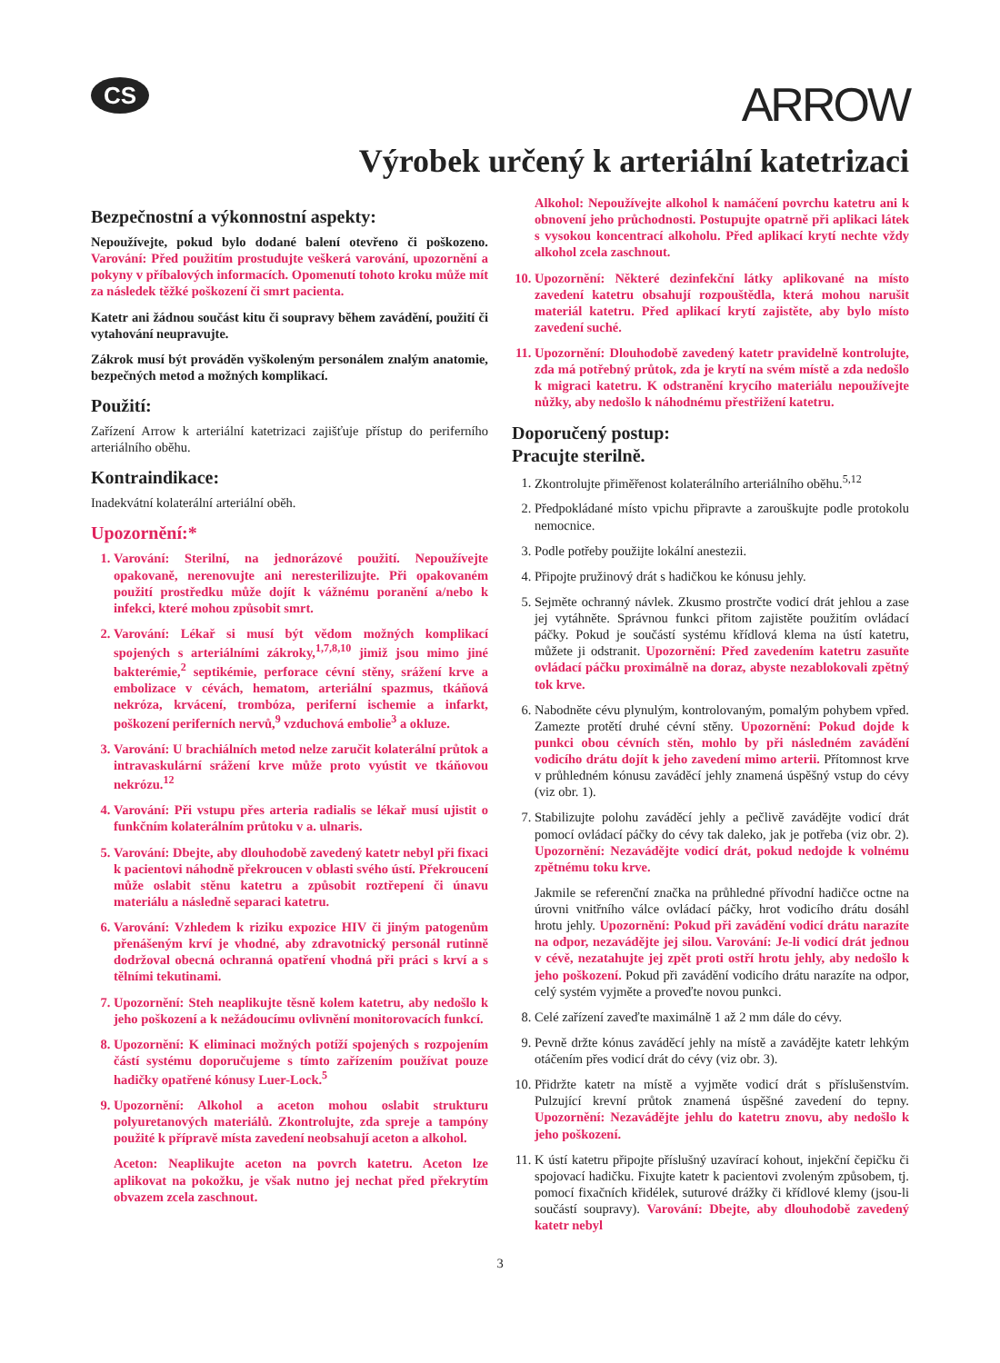CS
ARROW
Výrobek určený k arteriální katetrizaci
Bezpečnostní a výkonnostní aspekty:
Nepoužívejte, pokud bylo dodané balení otevřeno či poškozeno. Varování: Před použitím prostudujte veškerá varování, upozornění a pokyny v příbalových informacích. Opomenutí tohoto kroku může mít za následek těžké poškození či smrt pacienta.
Katetr ani žádnou součást kitu či soupravy během zavádění, použití či vytahování neupravujte.
Zákrok musí být prováděn vyškoleným personálem znalým anatomie, bezpečných metod a možných komplikací.
Použití:
Zařízení Arrow k arteriální katetrizaci zajišťuje přístup do periferního arteriálního oběhu.
Kontraindikace:
Inadekvátní kolaterální arteriální oběh.
Upozornění:*
1. Varování: Sterilní, na jednorázové použití. Nepoužívejte opakovaně, nerenovujte ani neresterilizujte. Při opakovaném použití prostředku může dojít k vážnému poranění a/nebo k infekci, které mohou způsobit smrt.
2. Varování: Lékař si musí být vědom možných komplikací spojených s arteriálními zákroky,<sup>1,7,8,10</sup> jimiž jsou mimo jiné bakterémie,<sup>2</sup> septikémie, perforace cévní stěny, srážení krve a embolizace v cévách, hematom, arteriální spazmus, tkáňová nekróza, krvácení, trombóza, periferní ischemie a infarkt, poškození periferních nervů,<sup>9</sup> vzduchová embolie<sup>3</sup> a okluze.
3. Varování: U brachiálních metod nelze zaručit kolaterální průtok a intravaskulární srážení krve může proto vyústit ve tkáňovou nekrózu.<sup>12</sup>
4. Varování: Při vstupu přes arteria radialis se lékař musí ujistit o funkčním kolaterálním průtoku v a. ulnaris.
5. Varování: Dbejte, aby dlouhodobě zavedený katetr nebyl při fixaci k pacientovi náhodně překroucen v oblasti svého ústí. Překroucení může oslabit stěnu katetru a způsobit roztřepení či únavu materiálu a následně separaci katetru.
6. Varování: Vzhledem k riziku expozice HIV či jiným patogenům přenášeným krví je vhodné, aby zdravotnický personál rutinně dodržoval obecná ochranná opatření vhodná při práci s krví a s tělními tekutinami.
7. Upozornění: Steh neaplikujte těsně kolem katetru, aby nedošlo k jeho poškození a k nežádoucímu ovlivnění monitorovacích funkcí.
8. Upozornění: K eliminaci možných potíží spojených s rozpojením částí systému doporučujeme s tímto zařízením používat pouze hadičky opatřené kónusy Luer-Lock.<sup>5</sup>
9. Upozornění: Alkohol a aceton mohou oslabit strukturu polyuretanových materiálů. Zkontrolujte, zda spreje a tampóny použité k přípravě místa zavedení neobsahují aceton a alkohol.
Aceton: Neaplikujte aceton na povrch katetru. Aceton lze aplikovat na pokožku, je však nutno jej nechat před překrytím obvazem zcela zaschnout.
Alkohol: Nepoužívejte alkohol k namáčení povrchu katetru ani k obnovení jeho průchodnosti. Postupujte opatrně při aplikaci látek s vysokou koncentrací alkoholu. Před aplikací krytí nechte vždy alkohol zcela zaschnout.
10. Upozornění: Některé dezinfekční látky aplikované na místo zavedení katetru obsahují rozpouštědla, která mohou narušit materiál katetru. Před aplikací krytí zajistěte, aby bylo místo zavedení suché.
11. Upozornění: Dlouhodobě zavedený katetr pravidelně kontrolujte, zda má potřebný průtok, zda je krytí na svém místě a zda nedošlo k migraci katetru. K odstranění krycího materiálu nepoužívejte nůžky, aby nedošlo k náhodnému přestřižení katetru.
Doporučený postup:
Pracujte sterilně.
1. Zkontrolujte přiměřenost kolaterálního arteriálního oběhu.<sup>5,12</sup>
2. Předpokládané místo vpichu připravte a zarouškujte podle protokolu nemocnice.
3. Podle potřeby použijte lokální anestezii.
4. Připojte pružinový drát s hadičkou ke kónusu jehly.
5. Sejměte ochranný návlek. Zkusmo prostrčte vodicí drát jehlou a zase jej vytáhněte. Správnou funkci přitom zajistěte použitím ovládací páčky. Pokud je součástí systému křídlová klema na ústí katetru, můžete ji odstranit. Upozornění: Před zavedením katetru zasuňte ovládací páčku proximálně na doraz, abyste nezablokovali zpětný tok krve.
6. Nabodněte cévu plynulým, kontrolovaným, pomalým pohybem vpřed. Zamezte protětí druhé cévní stěny. Upozornění: Pokud dojde k punkci obou cévních stěn, mohlo by při následném zavádění vodicího drátu dojít k jeho zavedení mimo arterii. Přítomnost krve v průhledném kónusu zaváděcí jehly znamená úspěšný vstup do cévy (viz obr. 1).
7. Stabilizujte polohu zaváděcí jehly a pečlivě zavádějte vodicí drát pomocí ovládací páčky do cévy tak daleko, jak je potřeba (viz obr. 2). Upozornění: Nezavádějte vodicí drát, pokud nedojde k volnému zpětnému toku krve.
Jakmile se referenční značka na průhledné přívodní hadičce octne na úrovni vnitřního válce ovládací páčky, hrot vodicího drátu dosáhl hrotu jehly. Upozornění: Pokud při zavádění vodicí drátu narazíte na odpor, nezavádějte jej silou. Varování: Je-li vodicí drát jednou v cévě, nezatahujte jej zpět proti ostří hrotu jehly, aby nedošlo k jeho poškození. Pokud při zavádění vodicího drátu narazíte na odpor, celý systém vyjměte a proveďte novou punkci.
8. Celé zařízení zaveďte maximálně 1 až 2 mm dále do cévy.
9. Pevně držte kónus zaváděcí jehly na místě a zavádějte katetr lehkým otáčením přes vodicí drát do cévy (viz obr. 3).
10. Přidržte katetr na místě a vyjměte vodicí drát s příslušenstvím. Pulzující krevní průtok znamená úspěšné zavedení do tepny. Upozornění: Nezavádějte jehlu do katetru znovu, aby nedošlo k jeho poškození.
11. K ústí katetru připojte příslušný uzavírací kohout, injekční čepičku či spojovací hadičku. Fixujte katetr k pacientovi zvoleným způsobem, tj. pomocí fixačních křidélek, suturové drážky či křídlové klemy (jsou-li součástí soupravy). Varování: Dbejte, aby dlouhodobě zavedený katetr nebyl
3